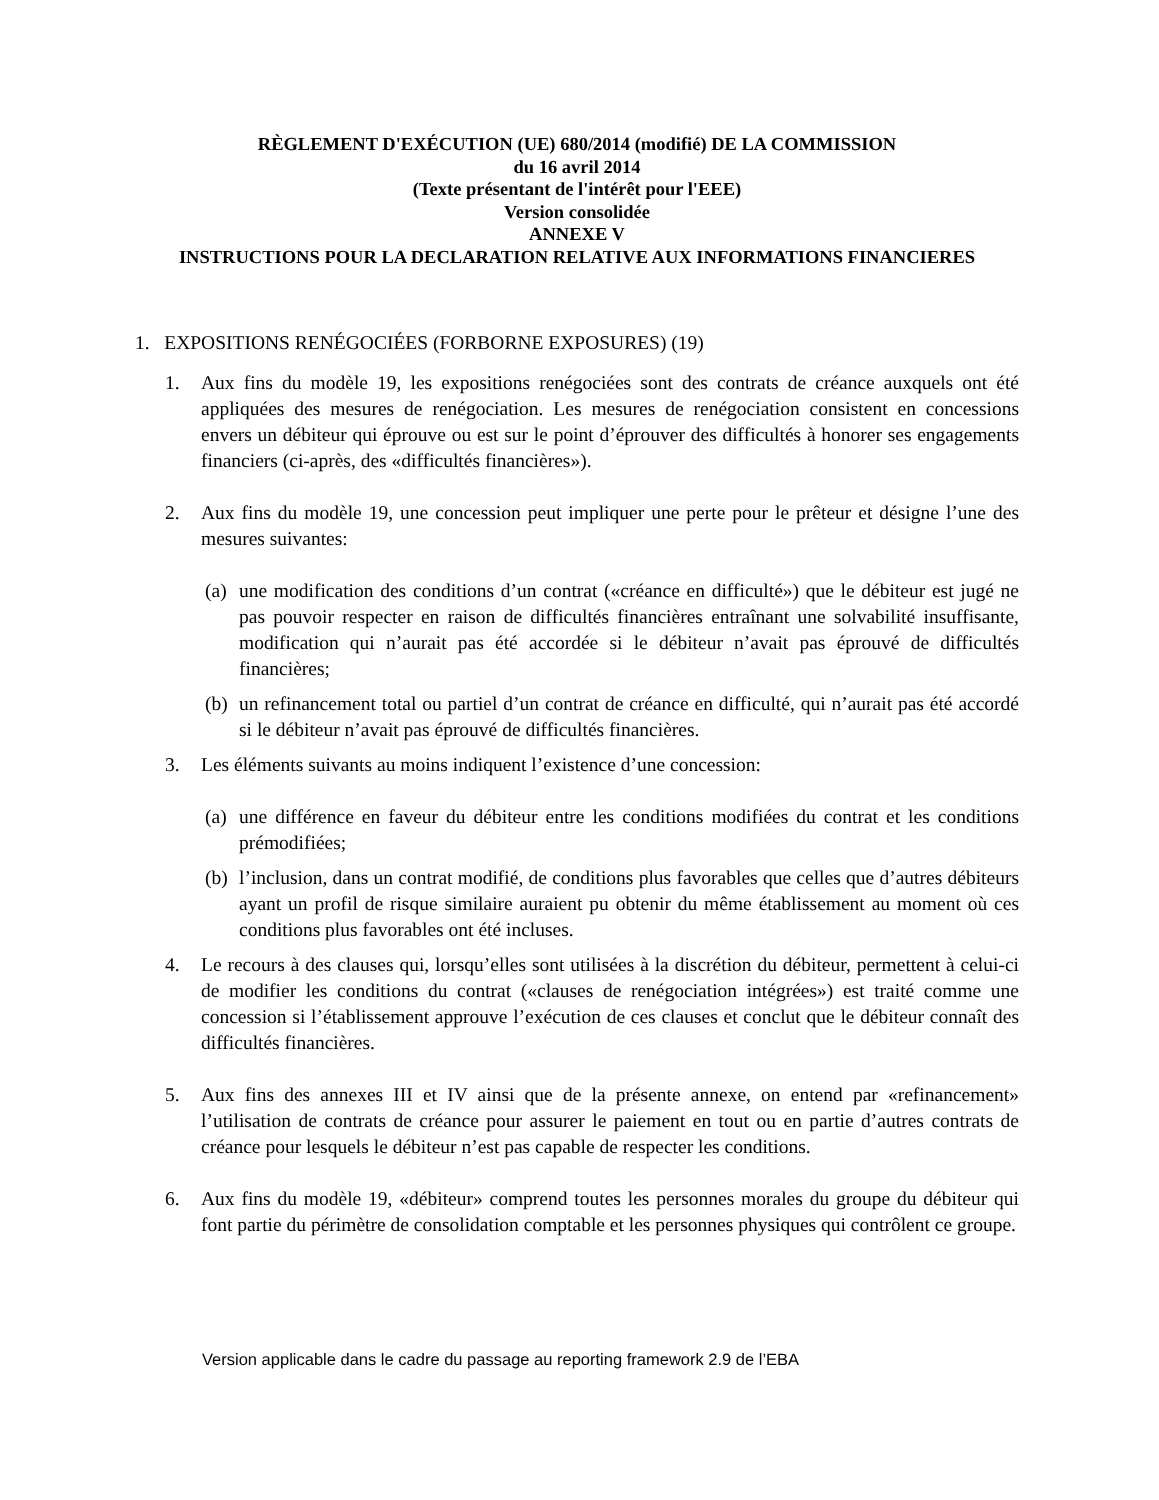RÈGLEMENT D'EXÉCUTION (UE) 680/2014 (modifié) DE LA COMMISSION
du 16 avril 2014
(Texte présentant de l'intérêt pour l'EEE)
Version consolidée
ANNEXE V
INSTRUCTIONS POUR LA DECLARATION RELATIVE AUX INFORMATIONS FINANCIERES
1. EXPOSITIONS RENÉGOCIÉES (FORBORNE EXPOSURES) (19)
1. Aux fins du modèle 19, les expositions renégociées sont des contrats de créance auxquels ont été appliquées des mesures de renégociation. Les mesures de renégociation consistent en concessions envers un débiteur qui éprouve ou est sur le point d’éprouver des difficultés à honorer ses engagements financiers (ci-après, des «difficultés financières»).
2. Aux fins du modèle 19, une concession peut impliquer une perte pour le prêteur et désigne l’une des mesures suivantes:
(a) une modification des conditions d’un contrat («créance en difficulté») que le débiteur est jugé ne pas pouvoir respecter en raison de difficultés financières entraînant une solvabilité insuffisante, modification qui n’aurait pas été accordée si le débiteur n’avait pas éprouvé de difficultés financières;
(b) un refinancement total ou partiel d’un contrat de créance en difficulté, qui n’aurait pas été accordé si le débiteur n’avait pas éprouvé de difficultés financières.
3. Les éléments suivants au moins indiquent l’existence d’une concession:
(a) une différence en faveur du débiteur entre les conditions modifiées du contrat et les conditions prémodifiées;
(b) l’inclusion, dans un contrat modifié, de conditions plus favorables que celles que d’autres débiteurs ayant un profil de risque similaire auraient pu obtenir du même établissement au moment où ces conditions plus favorables ont été incluses.
4. Le recours à des clauses qui, lorsqu’elles sont utilisées à la discrétion du débiteur, permettent à celui-ci de modifier les conditions du contrat («clauses de renégociation intégrées») est traité comme une concession si l’établissement approuve l’exécution de ces clauses et conclut que le débiteur connaît des difficultés financières.
5. Aux fins des annexes III et IV ainsi que de la présente annexe, on entend par «refinancement» l’utilisation de contrats de créance pour assurer le paiement en tout ou en partie d’autres contrats de créance pour lesquels le débiteur n’est pas capable de respecter les conditions.
6. Aux fins du modèle 19, «débiteur» comprend toutes les personnes morales du groupe du débiteur qui font partie du périmètre de consolidation comptable et les personnes physiques qui contrôlent ce groupe.
Version applicable dans le cadre du passage au reporting framework 2.9 de l’EBA